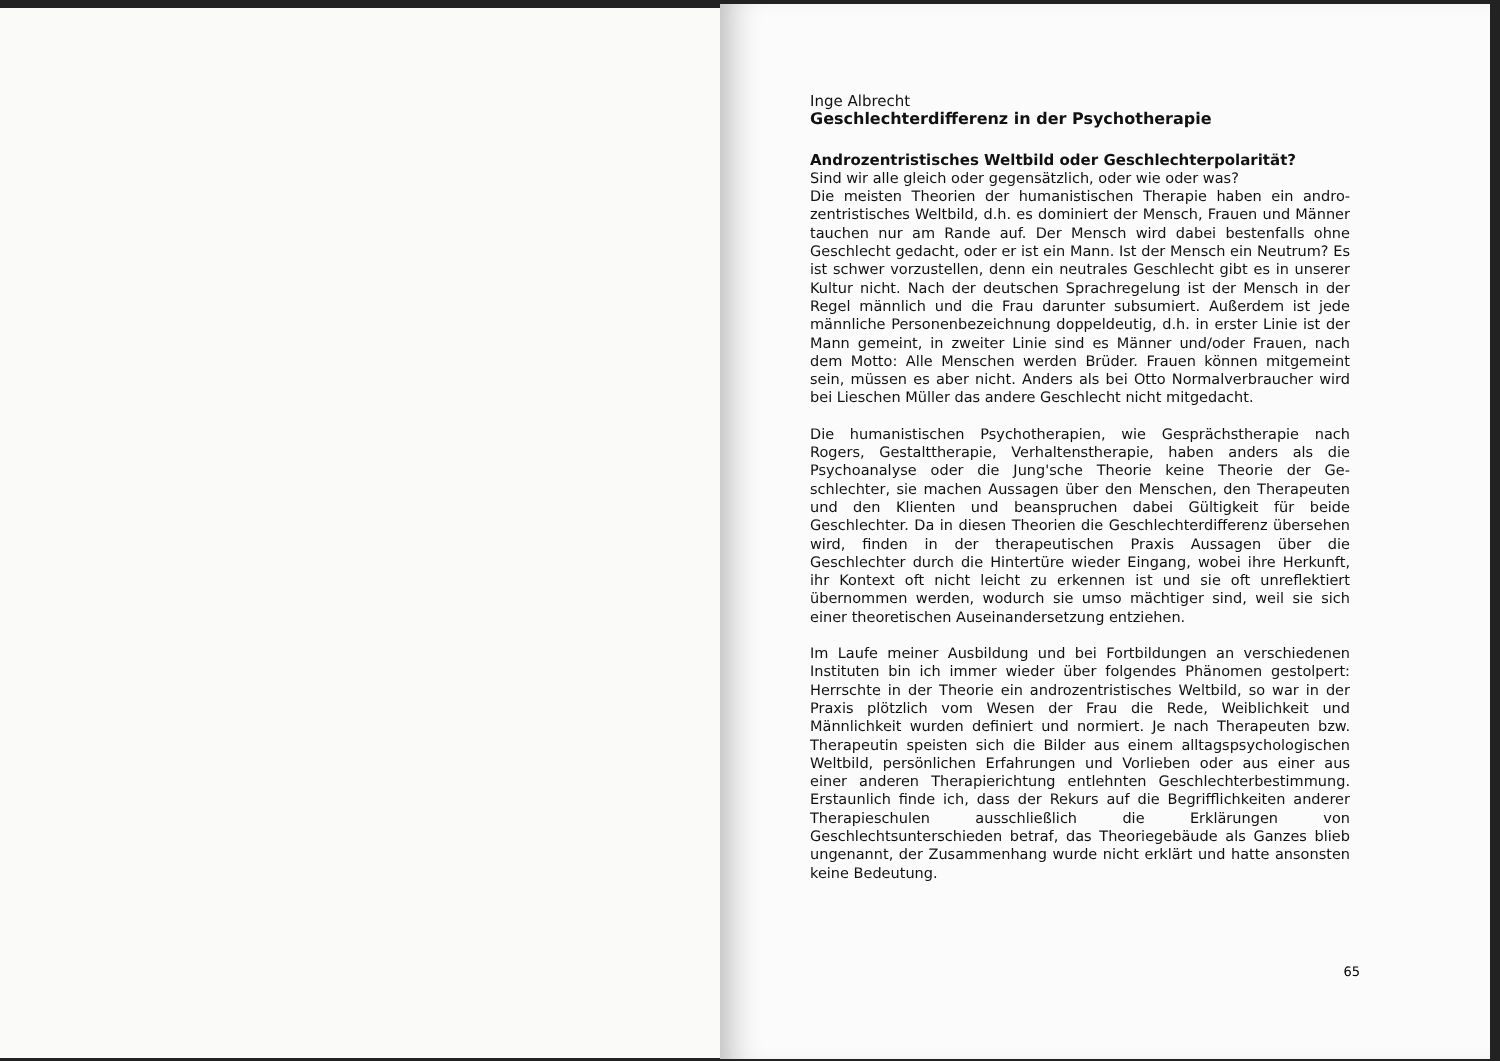Inge Albrecht
Geschlechterdifferenz in der Psychotherapie
Androzentristisches Weltbild oder Geschlechterpolarität?
Sind wir alle gleich oder gegensätzlich, oder wie oder was?
Die meisten Theorien der humanistischen Therapie haben ein andro­zentristisches Weltbild, d.h. es dominiert der Mensch, Frauen und Männer tauchen nur am Rande auf. Der Mensch wird dabei bestenfalls ohne Geschlecht gedacht, oder er ist ein Mann. Ist der Mensch ein Neutrum? Es ist schwer vorzustellen, denn ein neutrales Geschlecht gibt es in unserer Kultur nicht. Nach der deutschen Sprachregelung ist der Mensch in der Regel männlich und die Frau darunter subsu­miert. Außerdem ist jede männliche Personenbezeichnung doppel­deutig, d.h. in erster Linie ist der Mann gemeint, in zweiter Linie sind es Männer und/oder Frauen, nach dem Motto: Alle Menschen werden Brüder. Frauen können mitgemeint sein, müssen es aber nicht. An­ders als bei Otto Normalverbraucher wird bei Lieschen Müller das an­dere Geschlecht nicht mitgedacht.
Die humanistischen Psychotherapien, wie Gesprächstherapie nach Rogers, Gestalttherapie, Verhaltenstherapie, haben anders als die Psychoanalyse oder die Jung'sche Theorie keine Theorie der Ge­schlechter, sie machen Aussagen über den Menschen, den Thera­peuten und den Klienten und beanspruchen dabei Gültigkeit für beide Geschlechter. Da in diesen Theorien die Geschlechterdifferenz über­sehen wird, finden in der therapeutischen Praxis Aussagen über die Geschlechter durch die Hintertüre wieder Eingang, wobei ihre Her­kunft, ihr Kontext oft nicht leicht zu erkennen ist und sie oft unreflek­tiert übernommen werden, wodurch sie umso mächtiger sind, weil sie sich einer theoretischen Auseinandersetzung entziehen.
Im Laufe meiner Ausbildung und bei Fortbildungen an verschiedenen Instituten bin ich immer wieder über folgendes Phänomen gestolpert: Herrschte in der Theorie ein androzentristisches Weltbild, so war in der Praxis plötzlich vom Wesen der Frau die Rede, Weiblichkeit und Männlichkeit wurden definiert und normiert. Je nach Therapeuten bzw. Therapeutin speisten sich die Bilder aus einem alltagspsycholo­gischen Weltbild, persönlichen Erfahrungen und Vorlieben oder aus einer aus einer anderen Therapierichtung entlehnten Geschlechterbe­stimmung. Erstaunlich finde ich, dass der Rekurs auf die Begrifflich­keiten anderer Therapieschulen ausschließlich die Erklärungen von Geschlechtsunterschieden betraf, das Theoriegebäude als Ganzes blieb ungenannt, der Zusammenhang wurde nicht erklärt und hatte ansonsten keine Bedeutung.
65